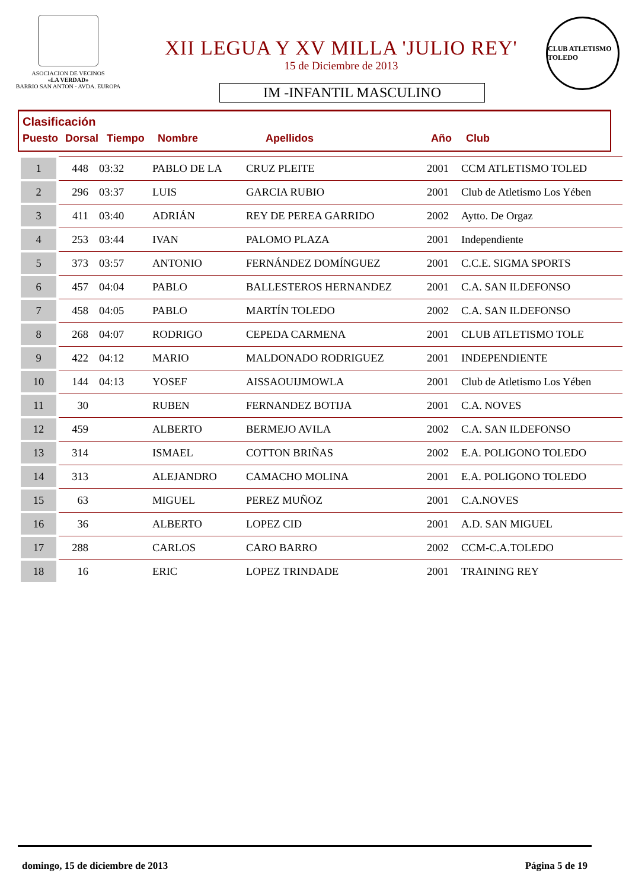ASOCIACION DE VECINOS
«LA VERDAD»
BARRIO SAN ANTON - AVDA. EUROPA
XII LEGUA Y XV MILLA 'JULIO REY'
15 de Diciembre de 2013
IM -INFANTIL MASCULINO
CLUB ATLETISMO TOLEDO
Clasificación
Puesto Dorsal Tiempo Nombre Apellidos Año Club
| 1 | 448 | 03:32 | PABLO DE LA | CRUZ PLEITE | 2001 | CCM ATLETISMO TOLED |
| 2 | 296 | 03:37 | LUIS | GARCIA RUBIO | 2001 | Club de Atletismo Los Yében |
| 3 | 411 | 03:40 | ADRIÁN | REY DE PEREA GARRIDO | 2002 | Aytto. De Orgaz |
| 4 | 253 | 03:44 | IVAN | PALOMO PLAZA | 2001 | Independiente |
| 5 | 373 | 03:57 | ANTONIO | FERNÁNDEZ DOMÍNGUEZ | 2001 | C.C.E. SIGMA SPORTS |
| 6 | 457 | 04:04 | PABLO | BALLESTEROS HERNANDEZ | 2001 | C.A. SAN ILDEFONSO |
| 7 | 458 | 04:05 | PABLO | MARTÍN TOLEDO | 2002 | C.A. SAN ILDEFONSO |
| 8 | 268 | 04:07 | RODRIGO | CEPEDA CARMENA | 2001 | CLUB ATLETISMO TOLE |
| 9 | 422 | 04:12 | MARIO | MALDONADO RODRIGUEZ | 2001 | INDEPENDIENTE |
| 10 | 144 | 04:13 | YOSEF | AISSAOUIJMOWLA | 2001 | Club de Atletismo Los Yében |
| 11 | 30 | | RUBEN | FERNANDEZ BOTIJA | 2001 | C.A. NOVES |
| 12 | 459 | | ALBERTO | BERMEJO AVILA | 2002 | C.A. SAN ILDEFONSO |
| 13 | 314 | | ISMAEL | COTTON BRIÑAS | 2002 | E.A. POLIGONO TOLEDO |
| 14 | 313 | | ALEJANDRO | CAMACHO MOLINA | 2001 | E.A. POLIGONO TOLEDO |
| 15 | 63 | | MIGUEL | PEREZ MUÑOZ | 2001 | C.A.NOVES |
| 16 | 36 | | ALBERTO | LOPEZ CID | 2001 | A.D. SAN MIGUEL |
| 17 | 288 | | CARLOS | CARO BARRO | 2002 | CCM-C.A.TOLEDO |
| 18 | 16 | | ERIC | LOPEZ TRINDADE | 2001 | TRAINING REY |
domingo, 15 de diciembre de 2013 Página 5 de 19